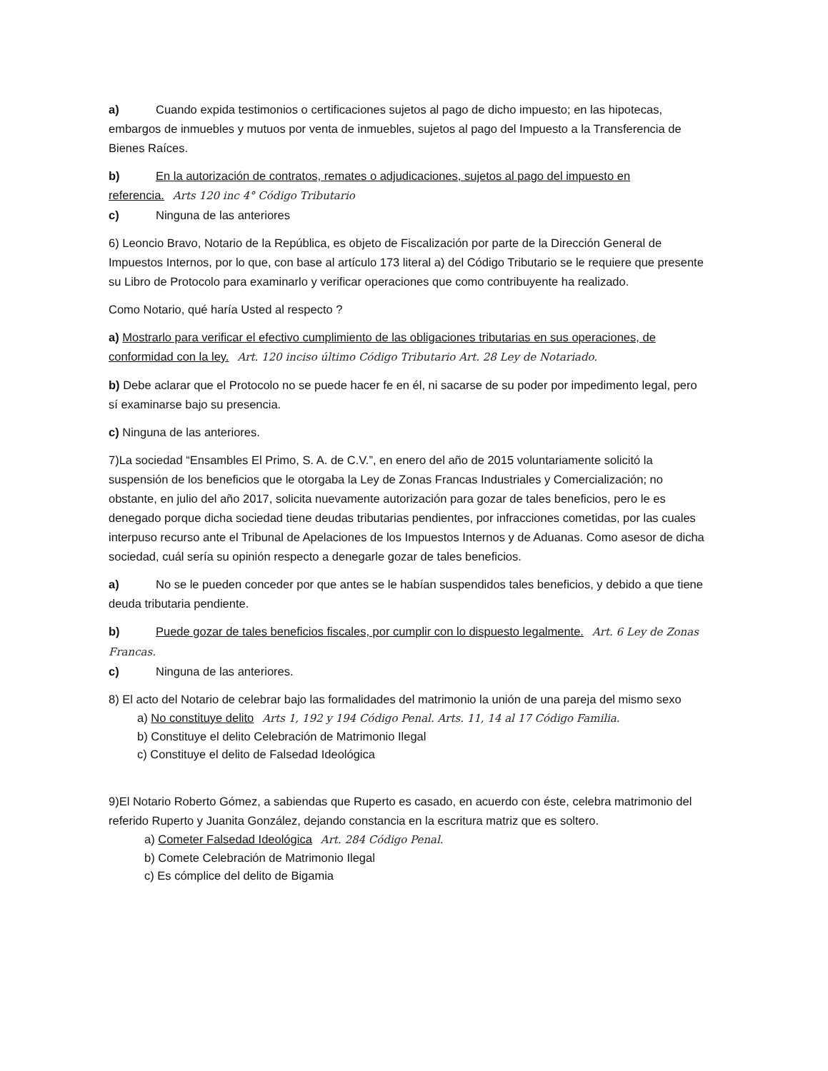a) Cuando expida testimonios o certificaciones sujetos al pago de dicho impuesto; en las hipotecas, embargos de inmuebles y mutuos por venta de inmuebles, sujetos al pago del Impuesto a la Transferencia de Bienes Raíces.
b) En la autorización de contratos, remates o adjudicaciones, sujetos al pago del impuesto en referencia. Arts 120 inc 4° Código Tributario
c) Ninguna de las anteriores
6) Leoncio Bravo, Notario de la República, es objeto de Fiscalización por parte de la Dirección General de Impuestos Internos, por lo que, con base al artículo 173 literal a) del Código Tributario se le requiere que presente su Libro de Protocolo para examinarlo y verificar operaciones que como contribuyente ha realizado.
Como Notario, qué haría Usted al respecto ?
a) Mostrarlo para verificar el efectivo cumplimiento de las obligaciones tributarias en sus operaciones, de conformidad con la ley. Art. 120 inciso último Código Tributario Art. 28 Ley de Notariado.
b) Debe aclarar que el Protocolo no se puede hacer fe en él, ni sacarse de su poder por impedimento legal, pero sí examinarse bajo su presencia.
c) Ninguna de las anteriores.
7)La sociedad “Ensambles El Primo, S. A. de C.V.”, en enero del año de 2015 voluntariamente solicitó la suspensión de los beneficios que le otorgaba la Ley de Zonas Francas Industriales y Comercialización; no obstante, en julio del año 2017, solicita nuevamente autorización para gozar de tales beneficios, pero le es denegado porque dicha sociedad tiene deudas tributarias pendientes, por infracciones cometidas, por las cuales interpuso recurso ante el Tribunal de Apelaciones de los Impuestos Internos y de Aduanas. Como asesor de dicha sociedad, cuál sería su opinión respecto a denegarle gozar de tales beneficios.
a) No se le pueden conceder por que antes se le habían suspendidos tales beneficios, y debido a que tiene deuda tributaria pendiente.
b) Puede gozar de tales beneficios fiscales, por cumplir con lo dispuesto legalmente. Art. 6 Ley de Zonas Francas.
c) Ninguna de las anteriores.
8) El acto del Notario de celebrar bajo las formalidades del matrimonio la unión de una pareja del mismo sexo
a) No constituye delito Arts 1, 192 y 194 Código Penal. Arts. 11, 14 al 17 Código Familia.
b) Constituye el delito Celebración de Matrimonio Ilegal
c) Constituye el delito de Falsedad Ideológica
9)El Notario Roberto Gómez, a sabiendas que Ruperto es casado, en acuerdo con éste, celebra matrimonio del referido Ruperto y Juanita González, dejando constancia en la escritura matriz que es soltero.
a) Cometer Falsedad Ideológica Art. 284 Código Penal.
b) Comete Celebración de Matrimonio Ilegal
c) Es cómplice del delito de Bigamia